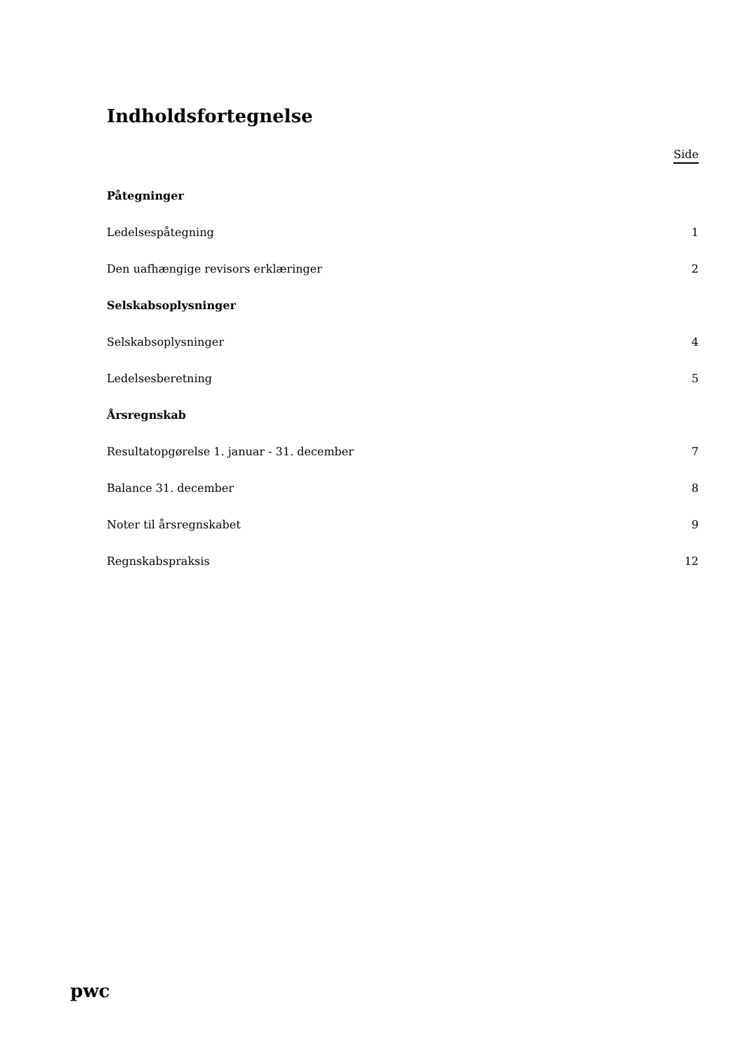Indholdsfortegnelse
Side
Påtegninger
Ledelsespåtegning 1
Den uafhængige revisors erklæringer 2
Selskabsoplysninger
Selskabsoplysninger 4
Ledelsesberetning 5
Årsregnskab
Resultatopgørelse 1. januar - 31. december 7
Balance 31. december 8
Noter til årsregnskabet 9
Regnskabspraksis 12
pwc